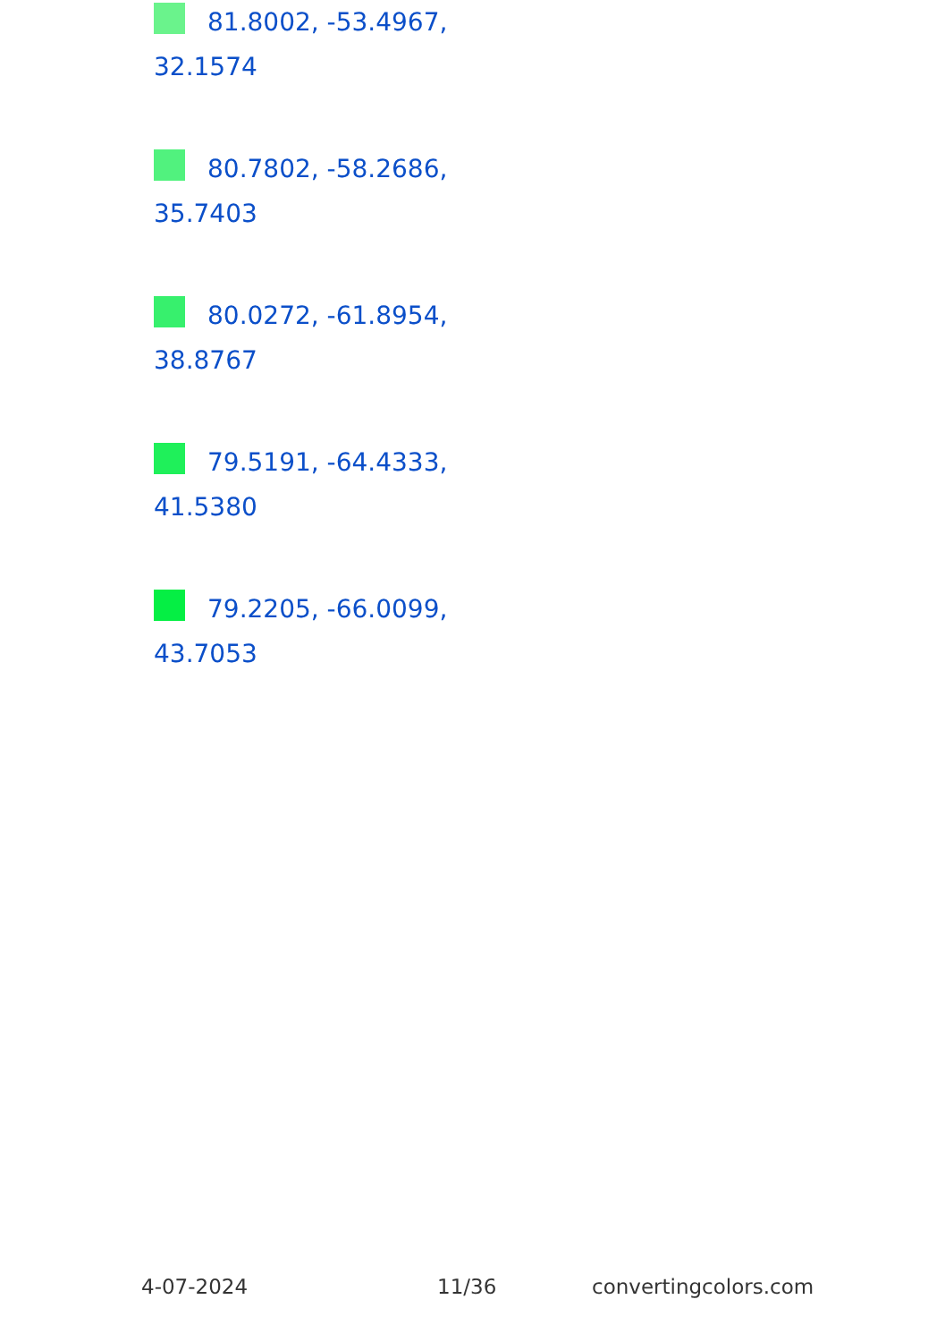81.8002, -53.4967, 32.1574
80.7802, -58.2686, 35.7403
80.0272, -61.8954, 38.8767
79.5191, -64.4333, 41.5380
79.2205, -66.0099, 43.7053
4-07-2024 11/36 convertingcolors.com